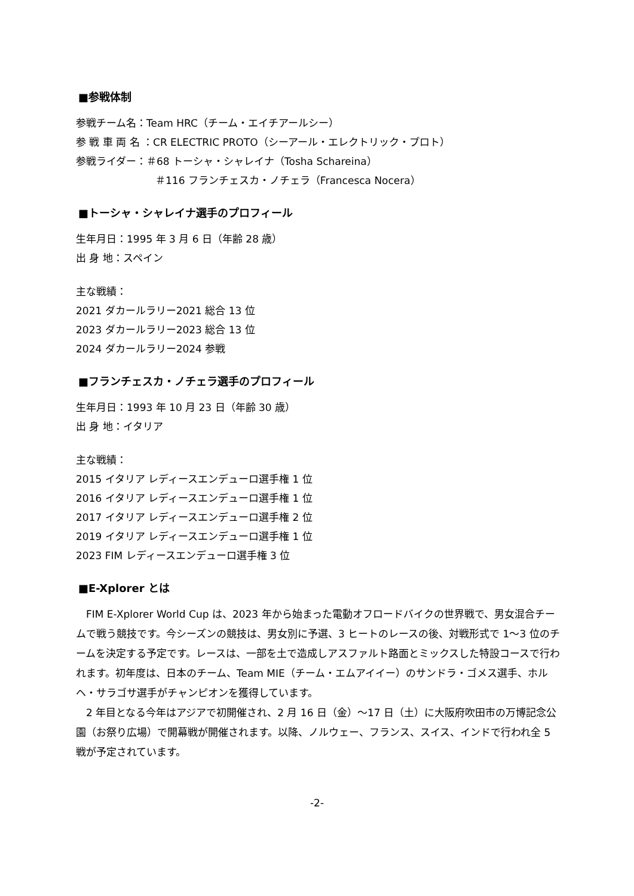■参戦体制
参戦チーム名：Team HRC（チーム・エイチアールシー）
参 戦 車 両 名 ：CR ELECTRIC PROTO（シーアール・エレクトリック・プロト）
参戦ライダー：＃68 トーシャ・シャレイナ（Tosha Schareina）
＃116 フランチェスカ・ノチェラ（Francesca Nocera）
■トーシャ・シャレイナ選手のプロフィール
生年月日：1995 年 3 月 6 日（年齢 28 歳）
出 身 地：スペイン
主な戦績：
2021 ダカールラリー2021 総合 13 位
2023 ダカールラリー2023 総合 13 位
2024 ダカールラリー2024 参戦
■フランチェスカ・ノチェラ選手のプロフィール
生年月日：1993 年 10 月 23 日（年齢 30 歳）
出 身 地：イタリア
主な戦績：
2015 イタリア レディースエンデューロ選手権 1 位
2016 イタリア レディースエンデューロ選手権 1 位
2017 イタリア レディースエンデューロ選手権 2 位
2019 イタリア レディースエンデューロ選手権 1 位
2023 FIM レディースエンデューロ選手権 3 位
■E-Xplorer とは
FIM E-Xplorer World Cup は、2023 年から始まった電動オフロードバイクの世界戦で、男女混合チームで戦う競技です。今シーズンの競技は、男女別に予選、3 ヒートのレースの後、対戦形式で 1～3 位のチームを決定する予定です。レースは、一部を土で造成しアスファルト路面とミックスした特設コースで行われます。初年度は、日本のチーム、Team MIE（チーム・エムアイイー）のサンドラ・ゴメス選手、ホルヘ・サラゴサ選手がチャンピオンを獲得しています。
2 年目となる今年はアジアで初開催され、2 月 16 日（金）～17 日（土）に大阪府吹田市の万博記念公園（お祭り広場）で開幕戦が開催されます。以降、ノルウェー、フランス、スイス、インドで行われ全 5 戦が予定されています。
-2-